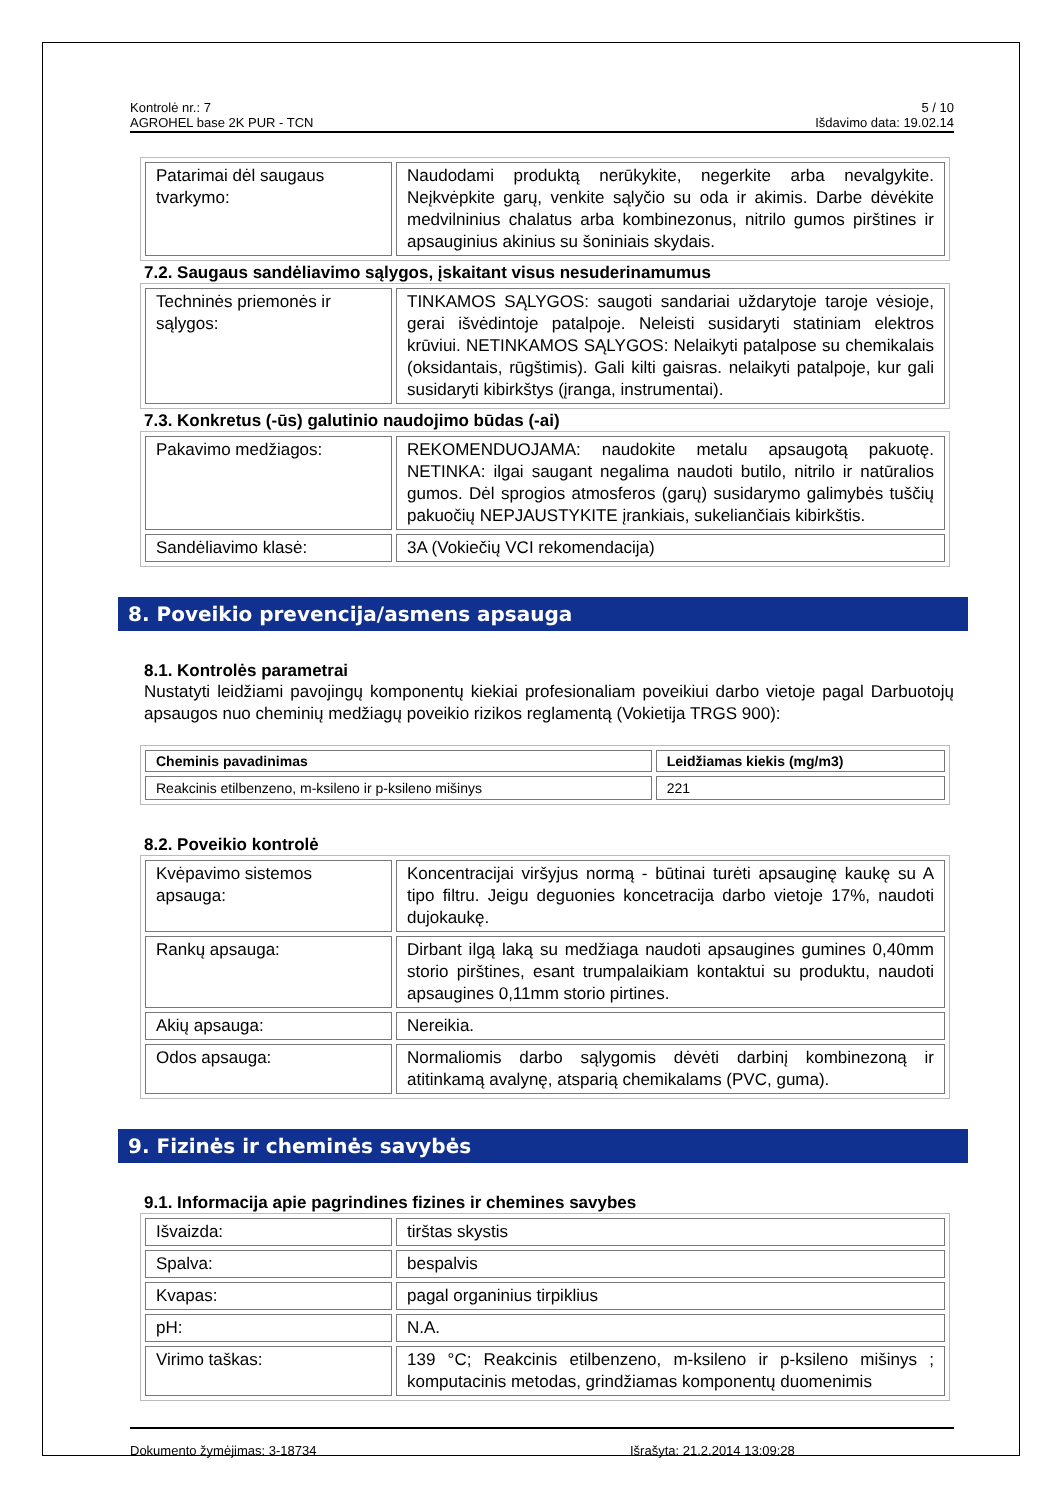Kontrolė nr.: 7
AGROHEL base 2K PUR - TCN
5 / 10
Išdavimo data: 19.02.14
| Patarimai dėl saugaus tvarkymo: | Naudodami produktą nerūkykite, negerkite arba nevalgykite. Neįkvėpkite garų, venkite sąlyčio su oda ir akimis. Darbe dėvėkite medvilninius chalatus arba kombinezonus, nitrilo gumos pirštines ir apsauginius akinius su šoniniais skydais. |
7.2. Saugaus sandėliavimo sąlygos, įskaitant visus nesuderinamumus
| Techninės priemonės ir sąlygos: | TINKAMOS SĄLYGOS: saugoti sandariai uždarytoje taroje vėsioje, gerai išvėdintoje patalpoje. Neleisti susidaryti statiniam elektros krūviui. NETINKAMOS SĄLYGOS: Nelaikyti patalpose su chemikalais (oksidantais, rūgštimis). Gali kilti gaisras. nelaikyti patalpoje, kur gali susidaryti kibirkštys (įranga, instrumentai). |
7.3. Konkretus (-ūs) galutinio naudojimo būdas (-ai)
| Pakavimo medžiagos: | REKOMENDUOJAMA: naudokite metalu apsaugotą pakuotę. NETINKA: ilgai saugant negalima naudoti butilo, nitrilo ir natūralios gumos. Dėl sprogios atmosferos (garų) susidarymo galimybės tuščių pakuočių NEPJAUSTYKITE įrankiais, sukeliančiais kibirkštis. |
| Sandėliavimo klasė: | 3A (Vokiečių VCI rekomendacija) |
8. Poveikio prevencija/asmens apsauga
8.1. Kontrolės parametrai
Nustatyti leidžiami pavojingų komponentų kiekiai profesionaliam poveikiui darbo vietoje pagal Darbuotojų apsaugos nuo cheminių medžiagų poveikio rizikos reglamentą (Vokietija TRGS 900):
| Cheminis pavadinimas | Leidžiamas kiekis (mg/m3) |
| --- | --- |
| Reakcinis etilbenzeno, m-ksileno ir p-ksileno mišinys | 221 |
8.2. Poveikio kontrolė
| Kvėpavimo sistemos apsauga: | Koncentracijai viršyjus normą - būtinai turėti apsauginę kaukę su A tipo filtru. Jeigu deguonies koncetracija darbo vietoje 17%, naudoti dujokaukę. |
| Rankų apsauga: | Dirbant ilgą laką su medžiaga naudoti apsaugines gumines 0,40mm storio pirštines, esant trumpalaikiam kontaktui su produktu, naudoti apsaugines 0,11mm storio pirtines. |
| Akių apsauga: | Nereikia. |
| Odos apsauga: | Normaliomis darbo sąlygomis dėvėti darbinį kombinezoną ir atitinkamą avalynę, atsparią chemikalams (PVC, guma). |
9. Fizinės ir cheminės savybės
9.1. Informacija apie pagrindines fizines ir chemines savybes
| Išvaizda: | tirštas skystis |
| Spalva: | bespalvis |
| Kvapas: | pagal organinius tirpiklius |
| pH: | N.A. |
| Virimo taškas: | 139 °C; Reakcinis etilbenzeno, m-ksileno ir p-ksileno mišinys ; komputacinis metodas, grindžiamas komponentų duomenimis |
Dokumento žymėjimas: 3-18734 Išrašyta: 21.2.2014 13:09:28